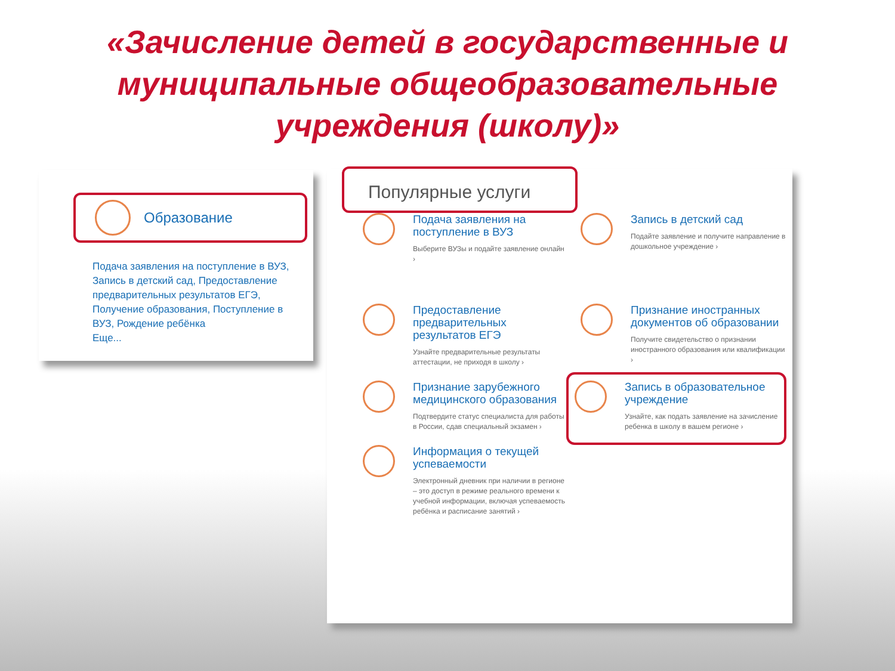«Зачисление детей в государственные и муниципальные общеобразовательные учреждения (школу)»
Образование
Подача заявления на поступление в ВУЗ, Запись в детский сад, Предоставление предварительных результатов ЕГЭ, Получение образования, Поступление в ВУЗ, Рождение ребёнка
Еще...
Популярные услуги
Подача заявления на поступление в ВУЗ
Выберите ВУЗы и подайте заявление онлайн ›
Запись в детский сад
Подайте заявление и получите направление в дошкольное учреждение ›
Предоставление предварительных результатов ЕГЭ
Узнайте предварительные результаты аттестации, не приходя в школу ›
Признание иностранных документов об образовании
Получите свидетельство о признании иностранного образования или квалификации ›
Признание зарубежного медицинского образования
Подтвердите статус специалиста для работы в России, сдав специальный экзамен ›
Запись в образовательное учреждение
Узнайте, как подать заявление на зачисление ребенка в школу в вашем регионе ›
Информация о текущей успеваемости
Электронный дневник при наличии в регионе – это доступ в режиме реального времени к учебной информации, включая успеваемость ребёнка и расписание занятий ›